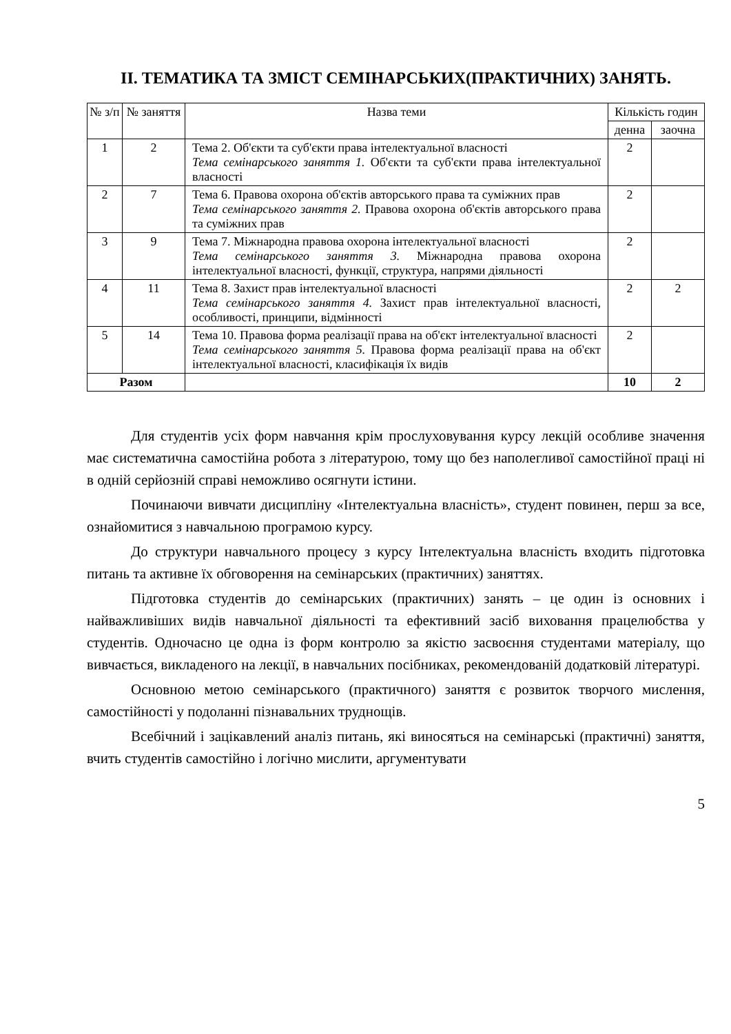ІІ. ТЕМАТИКА ТА ЗМІСТ СЕМІНАРСЬКИХ(ПРАКТИЧНИХ) ЗАНЯТЬ.
| № з/п | № заняття | Назва теми | Кількість годин | |
| --- | --- | --- | --- | --- |
| | | | денна | заочна |
| 1 | 2 | Тема 2. Об'єкти та суб'єкти права інтелектуальної власності Тема семінарського заняття 1. Об'єкти та суб'єкти права інтелектуальної власності | 2 | |
| 2 | 7 | Тема 6. Правова охорона об'єктів авторського права та суміжних прав Тема семінарського заняття 2. Правова охорона об'єктів авторського права та суміжних прав | 2 | |
| 3 | 9 | Тема 7. Міжнародна правова охорона інтелектуальної власності Тема семінарського заняття 3. Міжнародна правова охорона інтелектуальної власності, функції, структура, напрями діяльності | 2 | |
| 4 | 11 | Тема 8. Захист прав інтелектуальної власності Тема семінарського заняття 4. Захист прав інтелектуальної власності, особливості, принципи, відмінності | 2 | 2 |
| 5 | 14 | Тема 10. Правова форма реалізації права на об'єкт інтелектуальної власності Тема семінарського заняття 5. Правова форма реалізації права на об'єкт інтелектуальної власності, класифікація їх видів | 2 | |
| Разом | | | 10 | 2 |
Для студентів усіх форм навчання крім прослуховування курсу лекцій особливе значення має систематична самостійна робота з літературою, тому що без наполегливої самостійної праці ні в одній серйозній справі неможливо осягнути істини.
Починаючи вивчати дисципліну «Інтелектуальна власність», студент повинен, перш за все, ознайомитися з навчальною програмою курсу.
До структури навчального процесу з курсу Інтелектуальна власність входить підготовка питань та активне їх обговорення на семінарських (практичних) заняттях.
Підготовка студентів до семінарських (практичних) занять – це один із основних і найважливіших видів навчальної діяльності та ефективний засіб виховання працелюбства у студентів. Одночасно це одна із форм контролю за якістю засвоєння студентами матеріалу, що вивчається, викладеного на лекції, в навчальних посібниках, рекомендованій додатковій літературі.
Основною метою семінарського (практичного) заняття є розвиток творчого мислення, самостійності у подоланні пізнавальних труднощів.
Всебічний і зацікавлений аналіз питань, які виносяться на семінарські (практичні) заняття, вчить студентів самостійно і логічно мислити, аргументувати
5